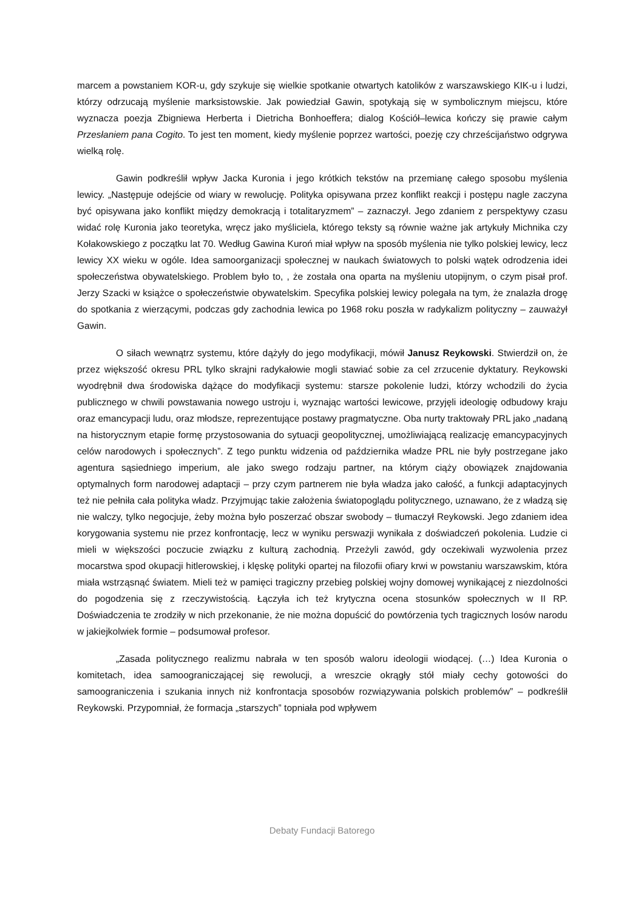marcem a powstaniem KOR-u, gdy szykuje się wielkie spotkanie otwartych katolików z warszawskiego KIK-u i ludzi, którzy odrzucają myślenie marksistowskie. Jak powiedział Gawin, spotykają się w symbolicznym miejscu, które wyznacza poezja Zbigniewa Herberta i Dietricha Bonhoeffera; dialog Kościół–lewica kończy się prawie całym Przesłaniem pana Cogito. To jest ten moment, kiedy myślenie poprzez wartości, poezję czy chrześcijaństwo odgrywa wielką rolę.
Gawin podkreślił wpływ Jacka Kuronia i jego krótkich tekstów na przemianę całego sposobu myślenia lewicy. „Następuje odejście od wiary w rewolucję. Polityka opisywana przez konflikt reakcji i postępu nagle zaczyna być opisywana jako konflikt między demokracją i totalitaryzmem” – zaznaczył. Jego zdaniem z perspektywy czasu widać rolę Kuronia jako teoretyka, wręcz jako myśliciela, którego teksty są równie ważne jak artykuły Michnika czy Kołakowskiego z początku lat 70. Według Gawina Kuroń miał wpływ na sposób myślenia nie tylko polskiej lewicy, lecz lewicy XX wieku w ogóle. Idea samoorganizacji społecznej w naukach światowych to polski wątek odrodzenia idei społeczeństwa obywatelskiego. Problem było to, , że została ona oparta na myśleniu utopijnym, o czym pisał prof. Jerzy Szacki w książce o społeczeństwie obywatelskim. Specyfika polskiej lewicy polegała na tym, że znalazła drogę do spotkania z wierzącymi, podczas gdy zachodnia lewica po 1968 roku poszła w radykalizm polityczny – zauważył Gawin.
O siłach wewnątrz systemu, które dążyły do jego modyfikacji, mówił Janusz Reykowski. Stwierdził on, że przez większość okresu PRL tylko skrajni radykałowie mogli stawiać sobie za cel zrzucenie dyktatury. Reykowski wyodrębnił dwa środowiska dążące do modyfikacji systemu: starsze pokolenie ludzi, którzy wchodzili do życia publicznego w chwili powstawania nowego ustroju i, wyznając wartości lewicowe, przyjęli ideologię odbudowy kraju oraz emancypacji ludu, oraz młodsze, reprezentujące postawy pragmatyczne. Oba nurty traktowały PRL jako „nadaną na historycznym etapie formę przystosowania do sytuacji geopolitycznej, umożliwiającą realizację emancypacyjnych celów narodowych i społecznych”. Z tego punktu widzenia od października władze PRL nie były postrzegane jako agentura sąsiedniego imperium, ale jako swego rodzaju partner, na którym ciąży obowiązek znajdowania optymalnych form narodowej adaptacji – przy czym partnerem nie była władza jako całość, a funkcji adaptacyjnych też nie pełniła cała polityka władz. Przyjmując takie założenia światopoglądu politycznego, uznawano, że z władzą się nie walczy, tylko negocjuje, żeby można było poszerzać obszar swobody – tłumaczył Reykowski. Jego zdaniem idea korygowania systemu nie przez konfrontację, lecz w wyniku perswazji wynikała z doświadczeń pokolenia. Ludzie ci mieli w większości poczucie związku z kulturą zachodnią. Przeżyli zawód, gdy oczekiwali wyzwolenia przez mocarstwa spod okupacji hitlerowskiej, i klęskę polityki opartej na filozofii ofiary krwi w powstaniu warszawskim, która miała wstrząsnąć światem. Mieli też w pamięci tragiczny przebieg polskiej wojny domowej wynikającej z niezdolności do pogodzenia się z rzeczywistością. Łączyła ich też krytyczna ocena stosunków społecznych w II RP. Doświadczenia te zrodziły w nich przekonanie, że nie można dopuścić do powtórzenia tych tragicznych losów narodu w jakiejkolwiek formie – podsumował profesor.
„Zasada politycznego realizmu nabrała w ten sposób waloru ideologii wiodącej. (…) Idea Kuronia o komitetach, idea samoograniczającej się rewolucji, a wreszcie okrągły stół miały cechy gotowości do samoograniczenia i szukania innych niż konfrontacja sposobów rozwiązywania polskich problemów” – podkreślił Reykowski. Przypomniał, że formacja „starszych” topniała pod wpływem
Debaty Fundacji Batorego